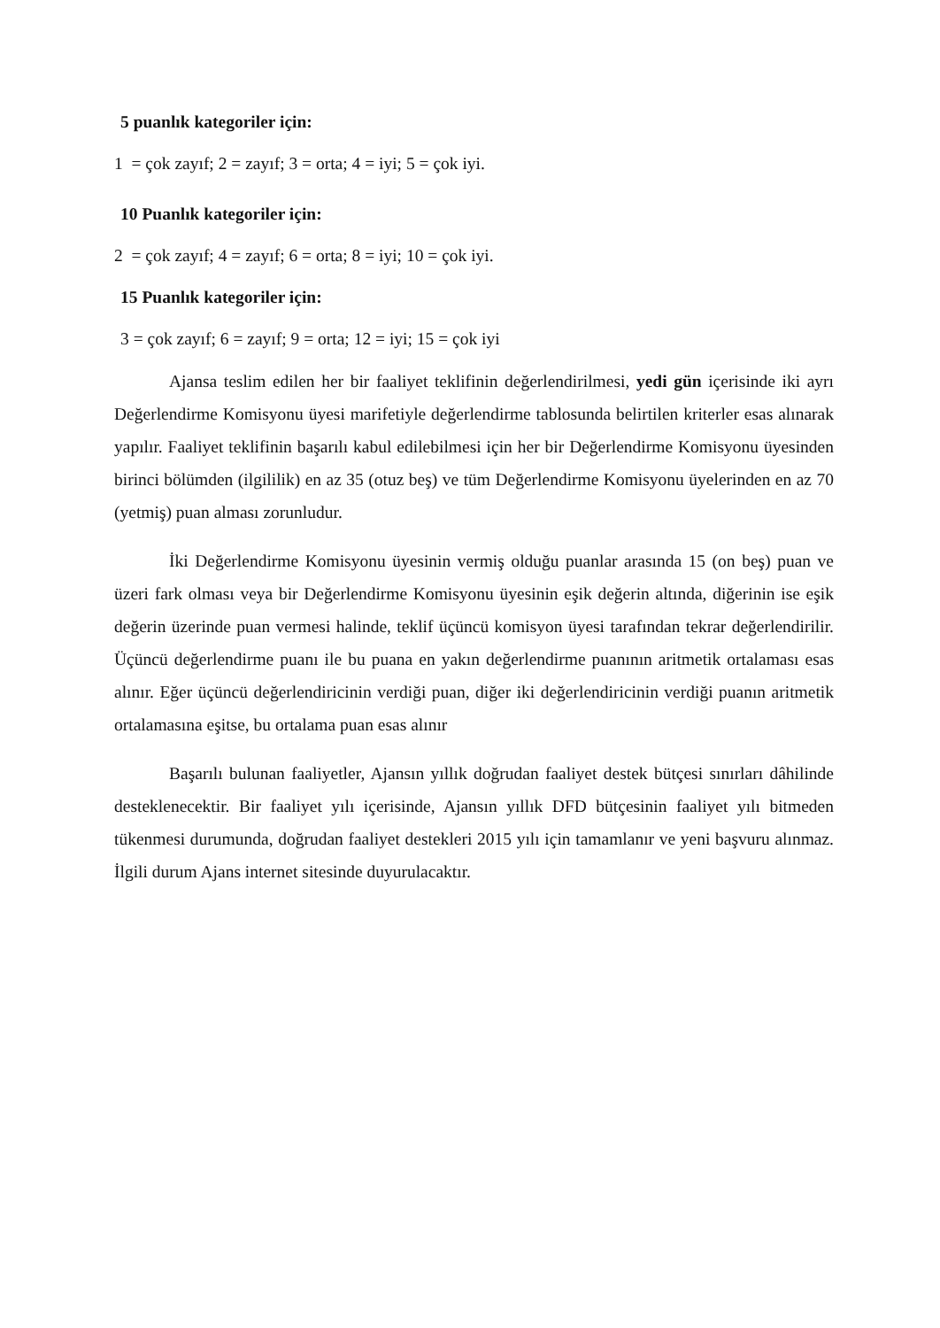5 puanlık kategoriler için:
1 = çok zayıf; 2 = zayıf; 3 = orta; 4 = iyi; 5 = çok iyi.
10 Puanlık kategoriler için:
2 = çok zayıf; 4 = zayıf; 6 = orta; 8 = iyi; 10 = çok iyi.
15 Puanlık kategoriler için:
3 = çok zayıf; 6 = zayıf; 9 = orta; 12 = iyi; 15 = çok iyi
Ajansa teslim edilen her bir faaliyet teklifinin değerlendirilmesi, yedi gün içerisinde iki ayrı Değerlendirme Komisyonu üyesi marifetiyle değerlendirme tablosunda belirtilen kriterler esas alınarak yapılır. Faaliyet teklifinin başarılı kabul edilebilmesi için her bir Değerlendirme Komisyonu üyesinden birinci bölümden (ilgililik) en az 35 (otuz beş) ve tüm Değerlendirme Komisyonu üyelerinden en az 70 (yetmiş) puan alması zorunludur.
İki Değerlendirme Komisyonu üyesinin vermiş olduğu puanlar arasında 15 (on beş) puan ve üzeri fark olması veya bir Değerlendirme Komisyonu üyesinin eşik değerin altında, diğerinin ise eşik değerin üzerinde puan vermesi halinde, teklif üçüncü komisyon üyesi tarafından tekrar değerlendirilir. Üçüncü değerlendirme puanı ile bu puana en yakın değerlendirme puanının aritmetik ortalaması esas alınır. Eğer üçüncü değerlendiricinin verdiği puan, diğer iki değerlendiricinin verdiği puanın aritmetik ortalamasına eşitse, bu ortalama puan esas alınır
Başarılı bulunan faaliyetler, Ajansın yıllık doğrudan faaliyet destek bütçesi sınırları dâhilinde desteklenecektir. Bir faaliyet yılı içerisinde, Ajansın yıllık DFD bütçesinin faaliyet yılı bitmeden tükenmesi durumunda, doğrudan faaliyet destekleri 2015 yılı için tamamlanır ve yeni başvuru alınmaz. İlgili durum Ajans internet sitesinde duyurulacaktır.